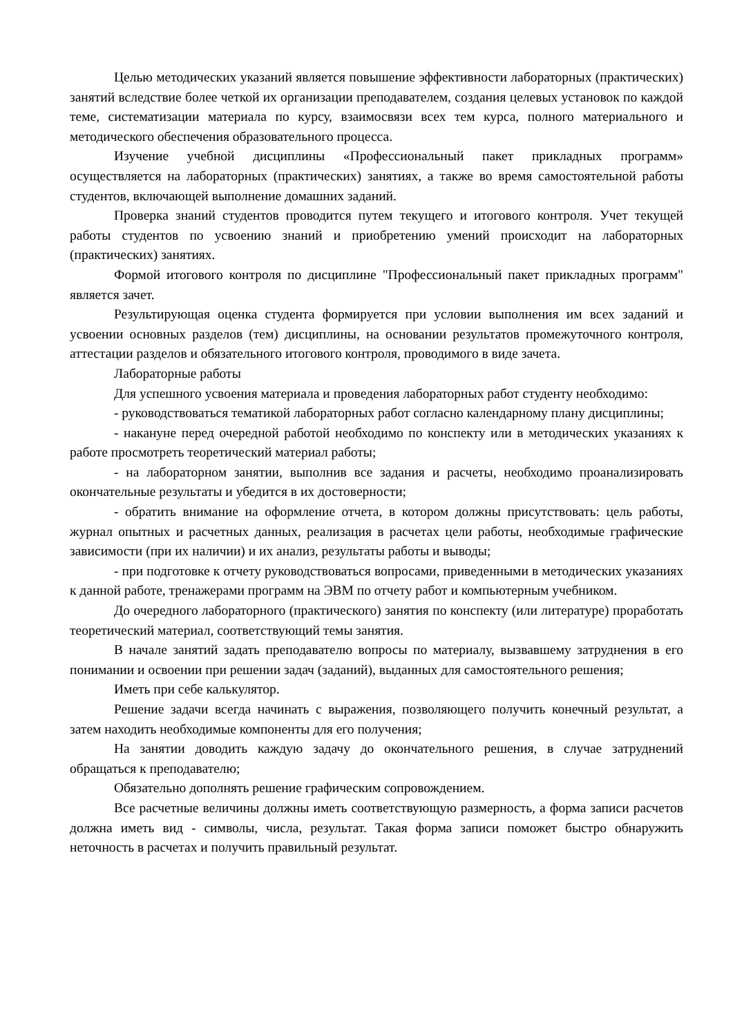Целью методических указаний является повышение эффективности лабораторных (практических) занятий вследствие более четкой их организации преподавателем, создания целевых установок по каждой теме, систематизации материала по курсу, взаимосвязи всех тем курса, полного материального и методического обеспечения образовательного процесса.
Изучение учебной дисциплины «Профессиональный пакет прикладных программ» осуществляется на лабораторных (практических) занятиях, а также во время самостоятельной работы студентов, включающей выполнение домашних заданий.
Проверка знаний студентов проводится путем текущего и итогового контроля. Учет текущей работы студентов по усвоению знаний и приобретению умений происходит на лабораторных (практических) занятиях.
Формой итогового контроля по дисциплине "Профессиональный пакет прикладных программ" является зачет.
Результирующая оценка студента формируется при условии выполнения им всех заданий и усвоении основных разделов (тем) дисциплины, на основании результатов промежуточного контроля, аттестации разделов и обязательного итогового контроля, проводимого в виде зачета.
Лабораторные работы
Для успешного усвоения материала и проведения лабораторных работ студенту необходимо:
- руководствоваться тематикой лабораторных работ согласно календарному плану дисциплины;
- накануне перед очередной работой необходимо по конспекту или в методических указаниях к работе просмотреть теоретический материал работы;
- на лабораторном занятии, выполнив все задания и расчеты, необходимо проанализировать окончательные результаты и убедится в их достоверности;
- обратить внимание на оформление отчета, в котором должны присутствовать: цель работы, журнал опытных и расчетных данных, реализация в расчетах цели работы, необходимые графические зависимости (при их наличии) и их анализ, результаты работы и выводы;
- при подготовке к отчету руководствоваться вопросами, приведенными в методических указаниях к данной работе, тренажерами программ на ЭВМ по отчету работ и компьютерным учебником.
До очередного лабораторного (практического) занятия по конспекту (или литературе) проработать теоретический материал, соответствующий темы занятия.
В начале занятий задать преподавателю вопросы по материалу, вызвавшему затруднения в его понимании и освоении при решении задач (заданий), выданных для самостоятельного решения;
Иметь при себе калькулятор.
Решение задачи всегда начинать с выражения, позволяющего получить конечный результат, а затем находить необходимые компоненты для его получения;
На занятии доводить каждую задачу до окончательного решения, в случае затруднений обращаться к преподавателю;
Обязательно дополнять решение графическим сопровождением.
Все расчетные величины должны иметь соответствующую размерность, а форма записи расчетов должна иметь вид - символы, числа, результат. Такая форма записи поможет быстро обнаружить неточность в расчетах и получить правильный результат.